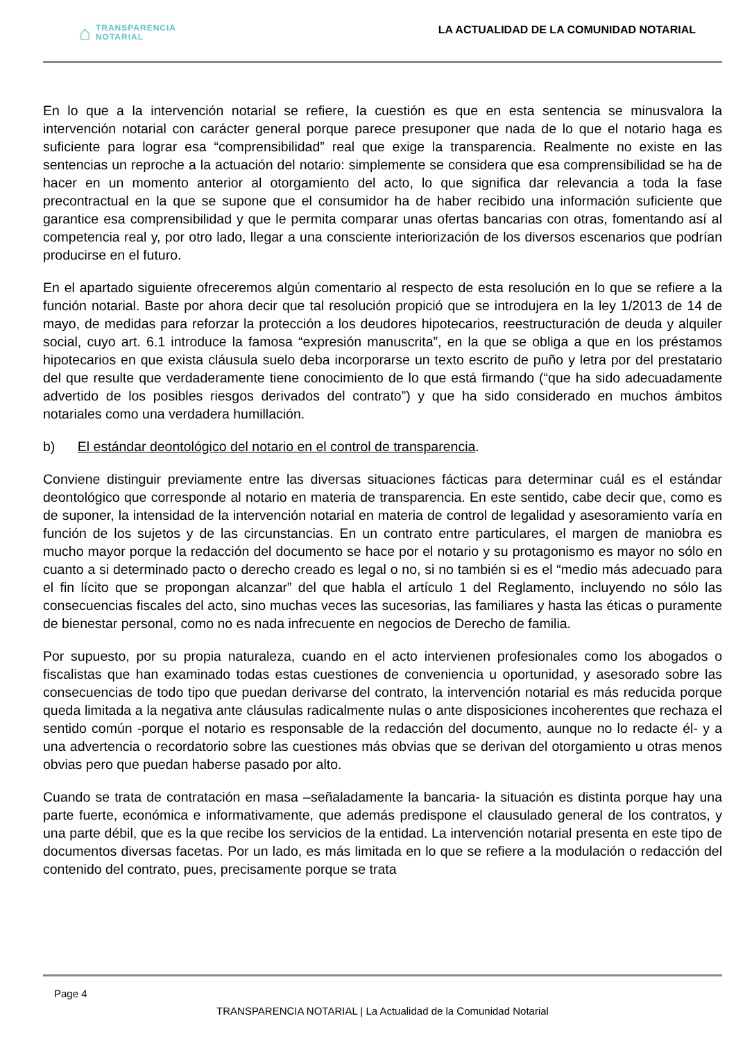⌂ TRANSPARENCIA
NOTARIAL
LA ACTUALIDAD DE LA COMUNIDAD NOTARIAL
En lo que a la intervención notarial se refiere, la cuestión es que en esta sentencia se minusvalora la intervención notarial con carácter general porque parece presuponer que nada de lo que el notario haga es suficiente para lograr esa “comprensibilidad” real que exige la transparencia. Realmente no existe en las sentencias un reproche a la actuación del notario: simplemente se considera que esa comprensibilidad se ha de hacer en un momento anterior al otorgamiento del acto, lo que significa dar relevancia a toda la fase precontractual en la que se supone que el consumidor ha de haber recibido una información suficiente que garantice esa comprensibilidad y que le permita comparar unas ofertas bancarias con otras, fomentando así al competencia real y, por otro lado, llegar a una consciente interiorización de los diversos escenarios que podrían producirse en el futuro.
En el apartado siguiente ofreceremos algún comentario al respecto de esta resolución en lo que se refiere a la función notarial. Baste por ahora decir que tal resolución propició que se introdujera en la ley 1/2013 de 14 de mayo, de medidas para reforzar la protección a los deudores hipotecarios, reestructuración de deuda y alquiler social, cuyo art. 6.1 introduce la famosa “expresión manuscrita”, en la que se obliga a que en los préstamos hipotecarios en que exista cláusula suelo deba incorporarse un texto escrito de puño y letra por del prestatario del que resulte que verdaderamente tiene conocimiento de lo que está firmando (“que ha sido adecuadamente advertido de los posibles riesgos derivados del contrato”) y que ha sido considerado en muchos ámbitos notariales como una verdadera humillación.
b) El estándar deontológico del notario en el control de transparencia.
Conviene distinguir previamente entre las diversas situaciones fácticas para determinar cuál es el estándar deontológico que corresponde al notario en materia de transparencia. En este sentido, cabe decir que, como es de suponer, la intensidad de la intervención notarial en materia de control de legalidad y asesoramiento varía en función de los sujetos y de las circunstancias. En un contrato entre particulares, el margen de maniobra es mucho mayor porque la redacción del documento se hace por el notario y su protagonismo es mayor no sólo en cuanto a si determinado pacto o derecho creado es legal o no, si no también si es el “medio más adecuado para el fin lícito que se propongan alcanzar” del que habla el artículo 1 del Reglamento, incluyendo no sólo las consecuencias fiscales del acto, sino muchas veces las sucesorias, las familiares y hasta las éticas o puramente de bienestar personal, como no es nada infrecuente en negocios de Derecho de familia.
Por supuesto, por su propia naturaleza, cuando en el acto intervienen profesionales como los abogados o fiscalistas que han examinado todas estas cuestiones de conveniencia u oportunidad, y asesorado sobre las consecuencias de todo tipo que puedan derivarse del contrato, la intervención notarial es más reducida porque queda limitada a la negativa ante cláusulas radicalmente nulas o ante disposiciones incoherentes que rechaza el sentido común -porque el notario es responsable de la redacción del documento, aunque no lo redacte él- y a una advertencia o recordatorio sobre las cuestiones más obvias que se derivan del otorgamiento u otras menos obvias pero que puedan haberse pasado por alto.
Cuando se trata de contratación en masa –señaladamente la bancaria- la situación es distinta porque hay una parte fuerte, económica e informativamente, que además predispone el clausulado general de los contratos, y una parte débil, que es la que recibe los servicios de la entidad. La intervención notarial presenta en este tipo de documentos diversas facetas. Por un lado, es más limitada en lo que se refiere a la modulación o redacción del contenido del contrato, pues, precisamente porque se trata
Page 4
TRANSPARENCIA NOTARIAL | La Actualidad de la Comunidad Notarial